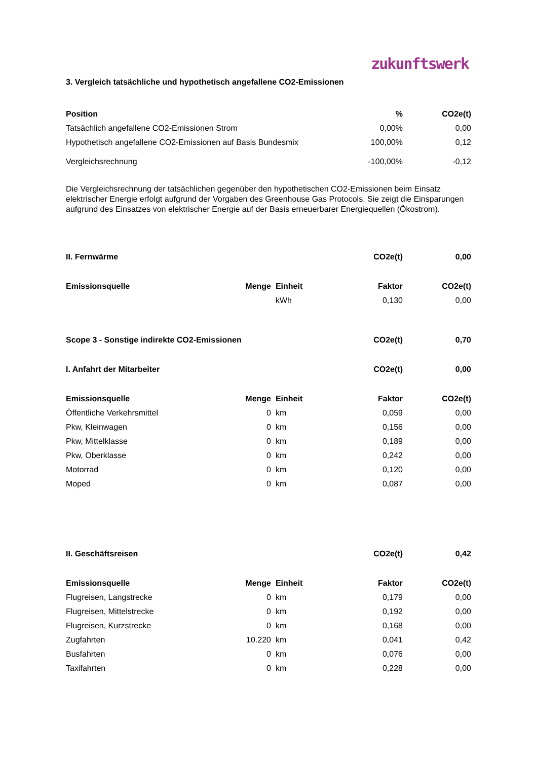zukunftswerk
3. Vergleich tatsächliche und hypothetisch angefallene CO2-Emissionen
| Position | % | CO2e(t) |
| --- | --- | --- |
| Tatsächlich angefallene CO2-Emissionen Strom | 0,00% | 0,00 |
| Hypothetisch angefallene CO2-Emissionen auf Basis Bundesmix | 100,00% | 0,12 |
| Vergleichsrechnung | -100,00% | -0,12 |
Die Vergleichsrechnung der tatsächlichen gegenüber den hypothetischen CO2-Emissionen beim Einsatz elektrischer Energie erfolgt aufgrund der Vorgaben des Greenhouse Gas Protocols. Sie zeigt die Einsparungen aufgrund des Einsatzes von elektrischer Energie auf der Basis erneuerbarer Energiequellen (Ökostrom).
| II. Fernwärme | | | CO2e(t) | 0,00 |
| --- | --- | --- | --- | --- |
| Emissionsquelle | Menge | Einheit | Faktor | CO2e(t) |
| | | kWh | 0,130 | 0,00 |
| Scope 3 - Sonstige indirekte CO2-Emissionen | | | CO2e(t) | 0,70 |
| I. Anfahrt der Mitarbeiter | | | CO2e(t) | 0,00 |
| Emissionsquelle | Menge | Einheit | Faktor | CO2e(t) |
| Öffentliche Verkehrsmittel | 0 | km | 0,059 | 0,00 |
| Pkw, Kleinwagen | 0 | km | 0,156 | 0,00 |
| Pkw, Mittelklasse | 0 | km | 0,189 | 0,00 |
| Pkw, Oberklasse | 0 | km | 0,242 | 0,00 |
| Motorrad | 0 | km | 0,120 | 0,00 |
| Moped | 0 | km | 0,087 | 0,00 |
| II. Geschäftsreisen | | | CO2e(t) | 0,42 |
| Emissionsquelle | Menge | Einheit | Faktor | CO2e(t) |
| Flugreisen, Langstrecke | 0 | km | 0,179 | 0,00 |
| Flugreisen, Mittelstrecke | 0 | km | 0,192 | 0,00 |
| Flugreisen, Kurzstrecke | 0 | km | 0,168 | 0,00 |
| Zugfahrten | 10.220 | km | 0,041 | 0,42 |
| Busfahrten | 0 | km | 0,076 | 0,00 |
| Taxifahrten | 0 | km | 0,228 | 0,00 |